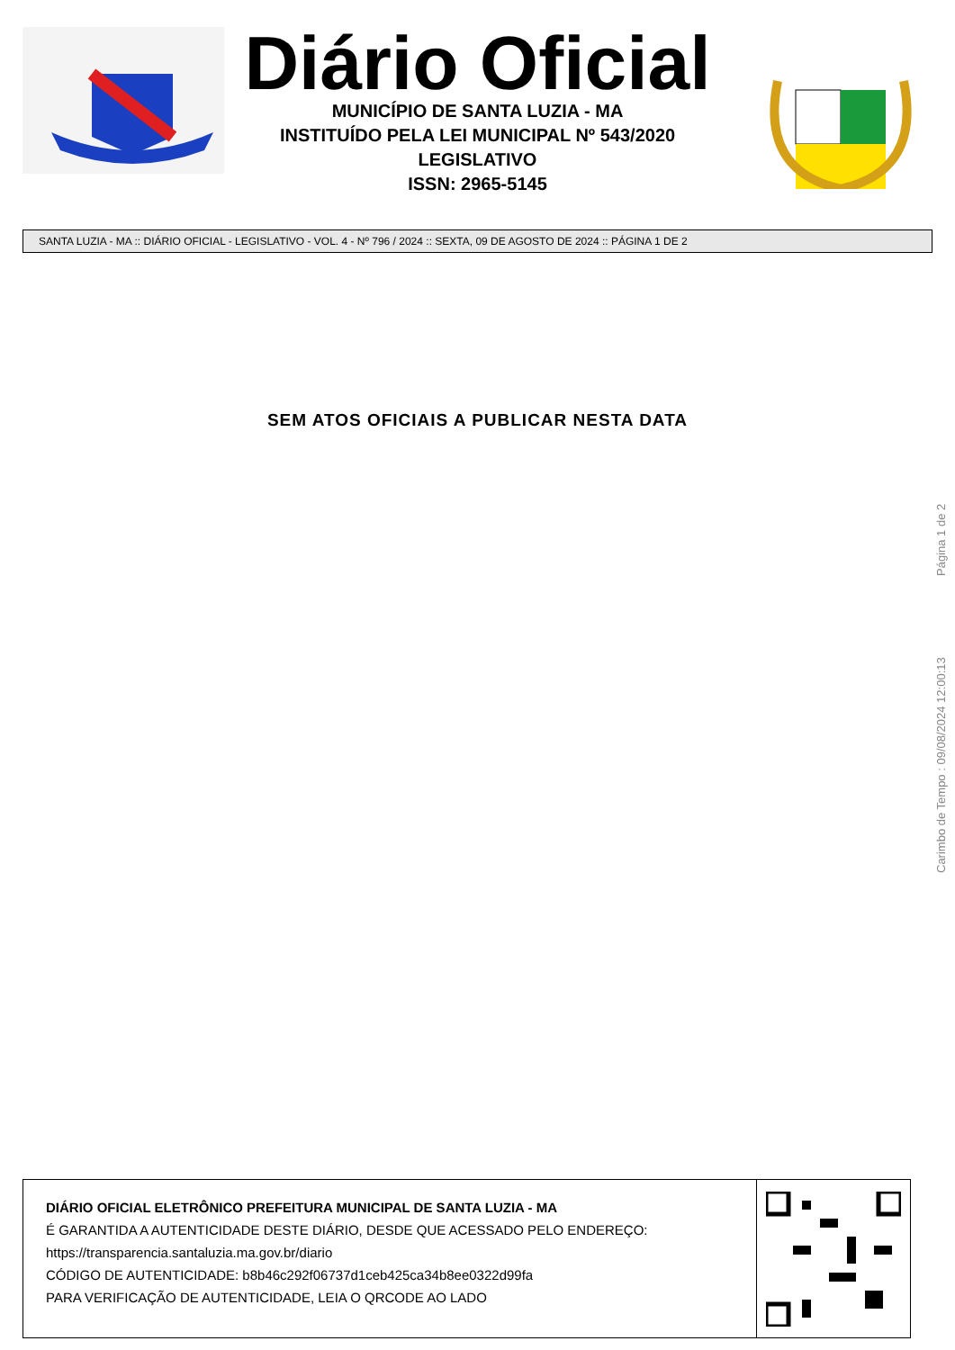Diário Oficial
MUNICÍPIO DE SANTA LUZIA - MA
INSTITUÍDO PELA LEI MUNICIPAL Nº 543/2020
LEGISLATIVO
ISSN: 2965-5145
SANTA LUZIA - MA :: DIÁRIO OFICIAL - LEGISLATIVO - VOL. 4 - Nº 796 / 2024 :: SEXTA, 09 DE AGOSTO DE 2024 :: PÁGINA 1 DE 2
SEM ATOS OFICIAIS A PUBLICAR NESTA DATA
Carimbo de Tempo : 09/08/2024 12:00:13 Página 1 de 2
DIÁRIO OFICIAL ELETRÔNICO PREFEITURA MUNICIPAL DE SANTA LUZIA - MA
É GARANTIDA A AUTENTICIDADE DESTE DIÁRIO, DESDE QUE ACESSADO PELO ENDEREÇO:
https://transparencia.santaluzia.ma.gov.br/diario
CÓDIGO DE AUTENTICIDADE: b8b46c292f06737d1ceb425ca34b8ee0322d99fa
PARA VERIFICAÇÃO DE AUTENTICIDADE, LEIA O QRCODE AO LADO